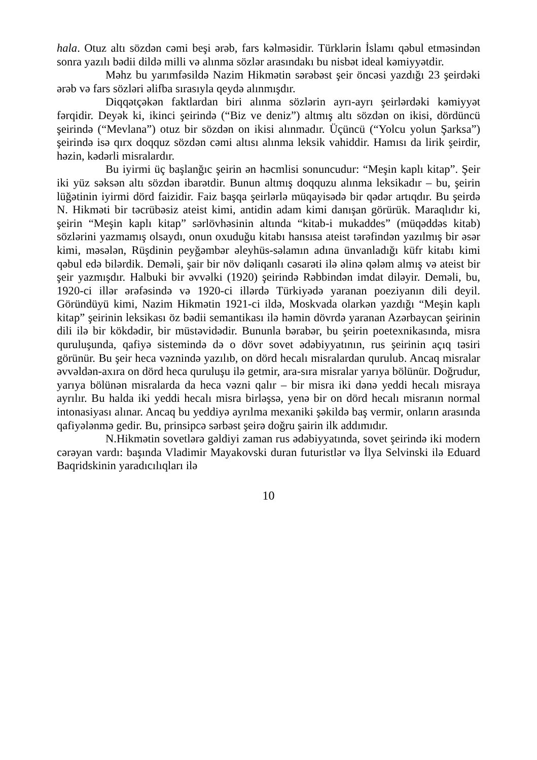hala. Otuz altı sözdən cəmi beşi ərəb, fars kəlməsidir. Türklərin İslamı qəbul etməsindən sonra yazılı bədii dildə milli və alınma sözlər arasındakı bu nisbət ideal kəmiyyətdir.
Məhz bu yarımfəsildə Nazim Hikmətin sərəbəst şeir öncəsi yazdığı 23 şeirdəki ərəb və fars sözləri əlifba sırasıyla qeydə alınmışdır.
Diqqətçəkən faktlardan biri alınma sözlərin ayrı-ayrı şeirlərdəki kəmiyyət fərqidir. Deyək ki, ikinci şeirində (“Biz ve deniz”) altmış altı sözdən on ikisi, dördüncü şeirində (“Mevlana”) otuz bir sözdən on ikisi alınmadır. Üçüncü (“Yolcu yolun Şarksa”) şeirində isə qırx doqquz sözdən cəmi altısı alınma leksik vahiddir. Hamısı da lirik şeirdir, həzin, kədərli misralardır.
Bu iyirmi üç başlanğıc şeirin ən həcmlisi sonuncudur: “Meşin kaplı kitap”. Şeir iki yüz səksən altı sözdən ibarətdir. Bunun altmış doqquzu alınma leksikadır – bu, şeirin lüğətinin iyirmi dörd faizidir. Faiz başqa şeirlərlə müqayisədə bir qədər artıqdır. Bu şeirdə N. Hikməti bir təcrübəsiz ateist kimi, antidin adam kimi danışan görürük. Maraqlıdır ki, şeirin “Meşin kaplı kitap” sərlövhəsinin altında “kitab-i mukaddes” (müqəddəs kitab) sözlərini yazmamış olsaydı, onun oxuduğu kitabı hansısa ateist tərəfindən yazılmış bir əsər kimi, məsələn, Rüşdinin peyğəmbər əleyhüs-səlamın adına ünvanladığı küfr kitabı kimi qəbul edə bilərdik. Deməli, şair bir növ dəliqanlı cəsarəti ilə əlinə qələm almış və ateist bir şeir yazmışdır. Halbuki bir əvvəlki (1920) şeirində Rəbbindən imdat diləyir. Deməli, bu, 1920-ci illər ərəfəsində və 1920-ci illərdə Türkiyədə yaranan poeziyanın dili deyil. Göründüyü kimi, Nazim Hikmətin 1921-ci ildə, Moskvada olarkən yazdığı “Meşin kaplı kitap” şeirinin leksikası öz bədii semantikası ilə həmin dövrdə yaranan Azərbaycan şeirinin dili ilə bir kökdədir, bir müstəvidədir. Bununla bərabər, bu şeirin poetexnikasında, misra quruluşunda, qafiyə sistemində də o dövr sovet ədəbiyyatının, rus şeirinin açıq təsiri görünür. Bu şeir heca vəznində yazılıb, on dörd hecalı misralardan qurulub. Ancaq misralar əvvəldən-axıra on dörd heca quruluşu ilə getmir, ara-sıra misralar yarıya bölünür. Doğrudur, yarıya bölünən misralarda da heca vəzni qalır – bir misra iki dənə yeddi hecalı misraya ayrılır. Bu halda iki yeddi hecalı misra birləşsə, yenə bir on dörd hecalı misranın normal intonasiyası alınar. Ancaq bu yeddiyə ayrılma mexaniki şəkildə baş vermir, onların arasında qafiyələnmə gedir. Bu, prinsipcə sərbəst şeirə doğru şairin ilk addımıdır.
N.Hikmətin sovetlərə gəldiyi zaman rus ədəbiyyatında, sovet şeirində iki modern cərəyan vardı: başında Vladimir Mayakovski duran futuristlər və İlya Selvinski ilə Eduard Baqridskinin yaradıcılıqları ilə
10